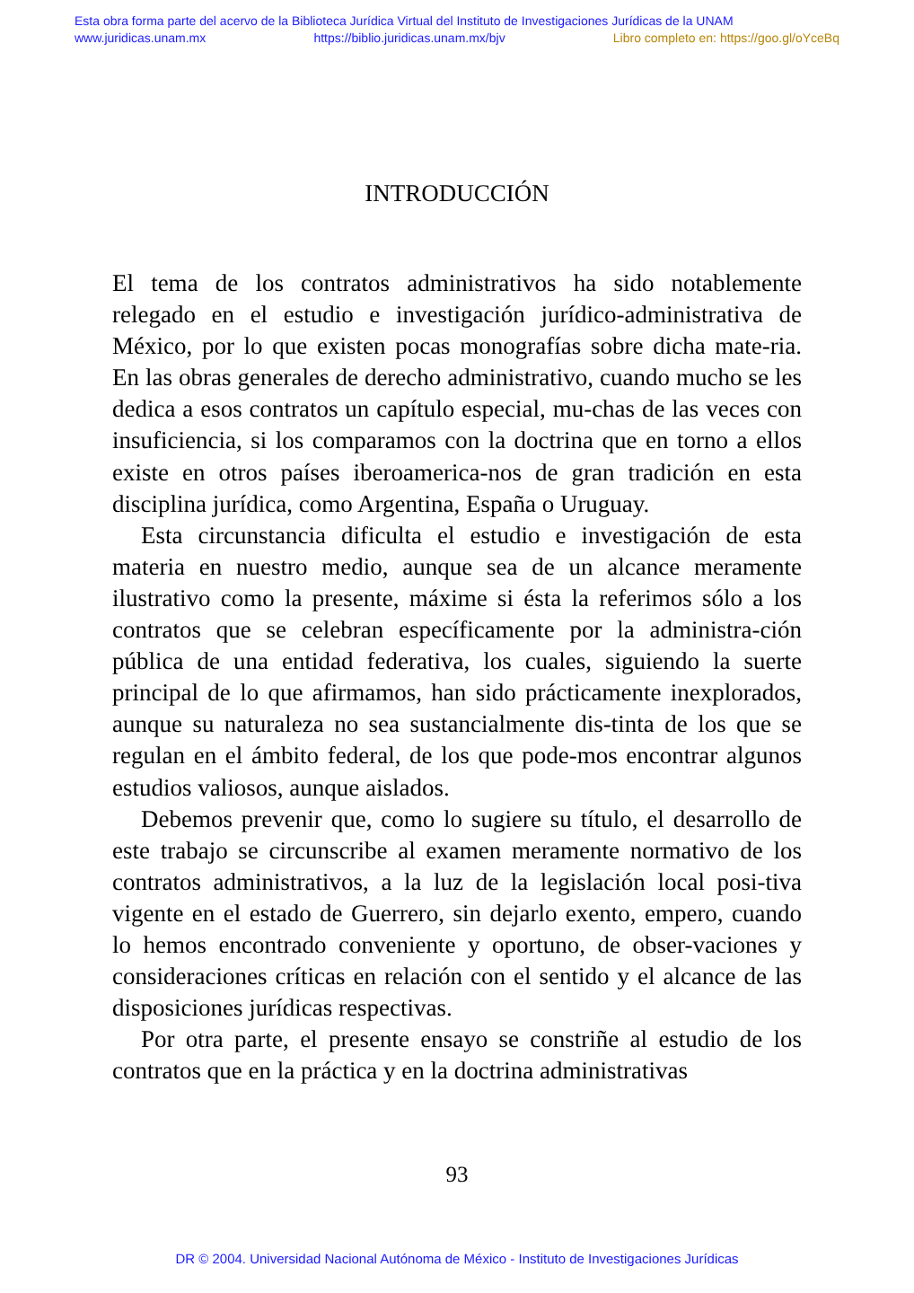Esta obra forma parte del acervo de la Biblioteca Jurídica Virtual del Instituto de Investigaciones Jurídicas de la UNAM
www.juridicas.unam.mx https://biblio.juridicas.unam.mx/bjv Libro completo en: https://goo.gl/oYceBq
INTRODUCCIÓN
El tema de los contratos administrativos ha sido notablemente relegado en el estudio e investigación jurídico-administrativa de México, por lo que existen pocas monografías sobre dicha mate-ria. En las obras generales de derecho administrativo, cuando mucho se les dedica a esos contratos un capítulo especial, mu-chas de las veces con insuficiencia, si los comparamos con la doctrina que en torno a ellos existe en otros países iberoamerica-nos de gran tradición en esta disciplina jurídica, como Argentina, España o Uruguay.
Esta circunstancia dificulta el estudio e investigación de esta materia en nuestro medio, aunque sea de un alcance meramente ilustrativo como la presente, máxime si ésta la referimos sólo a los contratos que se celebran específicamente por la administra-ción pública de una entidad federativa, los cuales, siguiendo la suerte principal de lo que afirmamos, han sido prácticamente inexplorados, aunque su naturaleza no sea sustancialmente dis-tinta de los que se regulan en el ámbito federal, de los que pode-mos encontrar algunos estudios valiosos, aunque aislados.
Debemos prevenir que, como lo sugiere su título, el desarrollo de este trabajo se circunscribe al examen meramente normativo de los contratos administrativos, a la luz de la legislación local posi-tiva vigente en el estado de Guerrero, sin dejarlo exento, empero, cuando lo hemos encontrado conveniente y oportuno, de obser-vaciones y consideraciones críticas en relación con el sentido y el alcance de las disposiciones jurídicas respectivas.
Por otra parte, el presente ensayo se constriñe al estudio de los contratos que en la práctica y en la doctrina administrativas
93
DR © 2004. Universidad Nacional Autónoma de México - Instituto de Investigaciones Jurídicas